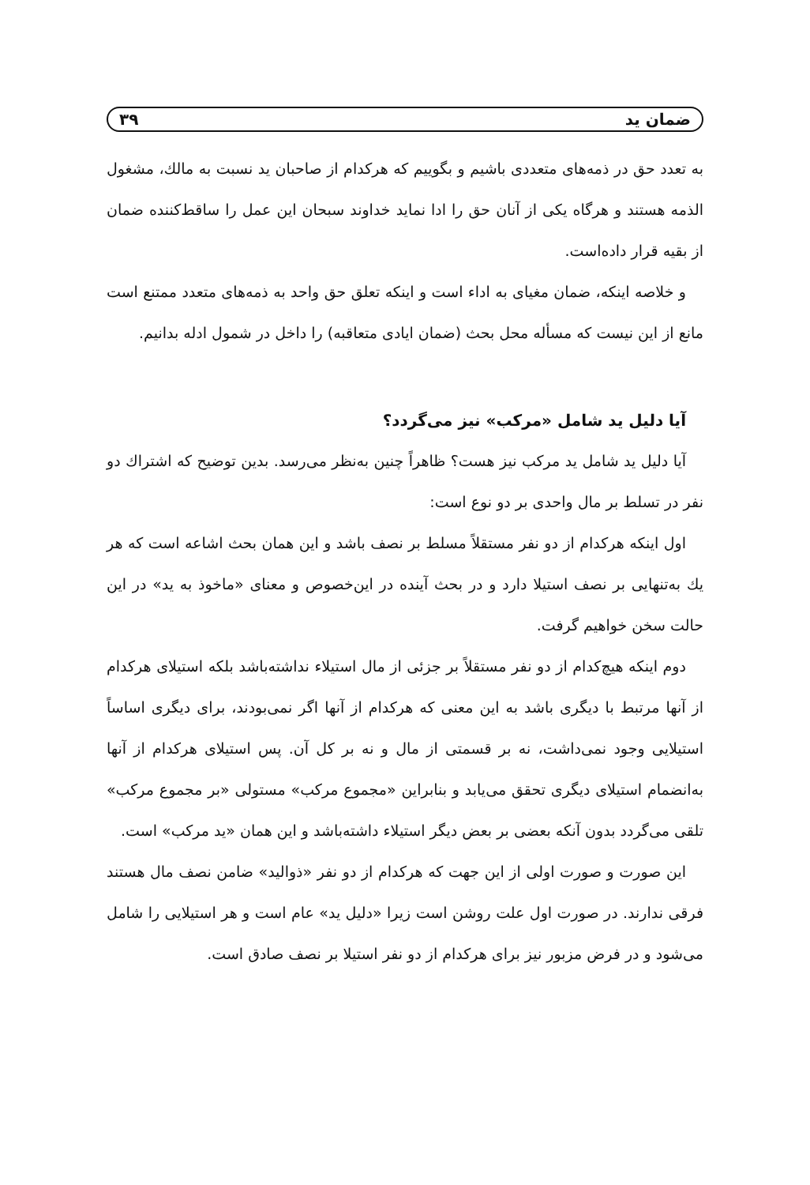ضمان ید ۳۹
به تعدد حق در ذمه‌های متعددی باشیم و بگوییم که هرکدام از صاحبان ید نسبت به مالك، مشغول الذمه هستند و هرگاه یکی از آنان حق را ادا نماید خداوند سبحان این عمل را ساقط‌کننده ضمان از بقیه قرار داده‌است.
و خلاصه اینکه، ضمان مغیای به اداء است و اینکه تعلق حق واحد به ذمه‌های متعدد ممتنع است مانع از این نیست که مسأله محل بحث (ضمان ایادی متعاقبه) را داخل در شمول ادله بدانیم.
آیا دلیل ید شامل «مرکب» نیز می‌گردد؟
آیا دلیل ید شامل ید مرکب نیز هست؟ ظاهراً چنین به‌نظر می‌رسد. بدین توضیح که اشتراك دو نفر در تسلط بر مال واحدی بر دو نوع است:
اول اینکه هرکدام از دو نفر مستقلاً مسلط بر نصف باشد و این همان بحث اشاعه است که هر یك به‌تنهایی بر نصف استیلا دارد و در بحث آینده در این‌خصوص و معنای «ماخوذ به ید» در این حالت سخن خواهیم گرفت.
دوم اینکه هیچ‌کدام از دو نفر مستقلاً بر جزئی از مال استیلاء نداشته‌باشد بلکه استیلای هرکدام از آنها مرتبط با دیگری باشد به این معنی که هرکدام از آنها اگر نمی‌بودند، برای دیگری اساساً استیلایی وجود نمی‌داشت، نه بر قسمتی از مال و نه بر کل آن. پس استیلای هرکدام از آنها به‌انضمام استیلای دیگری تحقق می‌یابد و بنابراین «مجموع مرکب» مستولی «بر مجموع مرکب» تلقی می‌گردد بدون آنکه بعضی بر بعض دیگر استیلاء داشته‌باشد و این همان «ید مرکب» است.
این صورت و صورت اولی از این جهت که هرکدام از دو نفر «ذوالید» ضامن نصف مال هستند فرقی ندارند. در صورت اول علت روشن است زیرا «دلیل ید» عام است و هر استیلایی را شامل می‌شود و در فرض مزبور نیز برای هرکدام از دو نفر استیلا بر نصف صادق است.